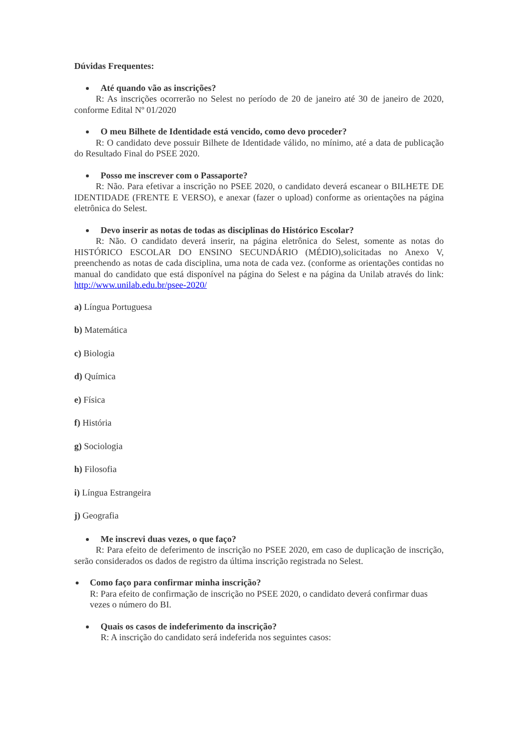Dúvidas Frequentes:
Até quando vão as inscrições?
R: As inscrições ocorrerão no Selest no período de 20 de janeiro até 30 de janeiro de 2020, conforme Edital Nº 01/2020
O meu Bilhete de Identidade está vencido, como devo proceder?
R: O candidato deve possuir Bilhete de Identidade válido, no mínimo, até a data de publicação do Resultado Final do PSEE 2020.
Posso me inscrever com o Passaporte?
R: Não. Para efetivar a inscrição no PSEE 2020, o candidato deverá escanear o BILHETE DE IDENTIDADE (FRENTE E VERSO), e anexar (fazer o upload) conforme as orientações na página eletrônica do Selest.
Devo inserir as notas de todas as disciplinas do Histórico Escolar?
R: Não. O candidato deverá inserir, na página eletrônica do Selest, somente as notas do HISTÓRICO ESCOLAR DO ENSINO SECUNDÁRIO (MÉDIO),solicitadas no Anexo V, preenchendo as notas de cada disciplina, uma nota de cada vez. (conforme as orientações contidas no manual do candidato que está disponível na página do Selest e na página da Unilab através do link: http://www.unilab.edu.br/psee-2020/
a) Língua Portuguesa
b) Matemática
c) Biologia
d) Química
e) Física
f) História
g) Sociologia
h) Filosofia
i) Língua Estrangeira
j) Geografia
Me inscrevi duas vezes, o que faço?
R: Para efeito de deferimento de inscrição no PSEE 2020, em caso de duplicação de inscrição, serão considerados os dados de registro da última inscrição registrada no Selest.
Como faço para confirmar minha inscrição?
R: Para efeito de confirmação de inscrição no PSEE 2020, o candidato deverá confirmar duas vezes o número do BI.
Quais os casos de indeferimento da inscrição?
R: A inscrição do candidato será indeferida nos seguintes casos: